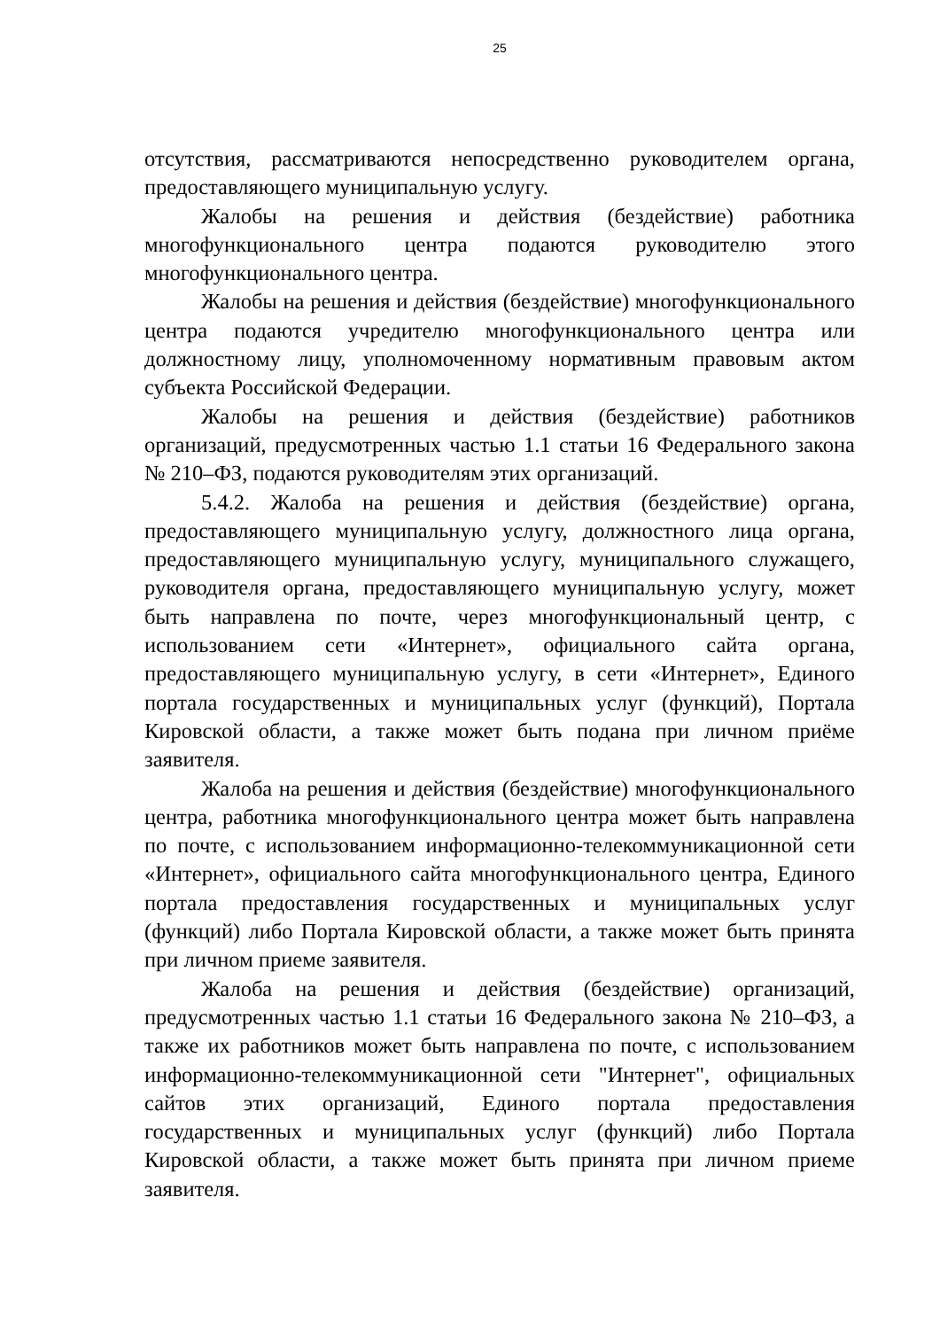25
отсутствия, рассматриваются непосредственно руководителем органа, предоставляющего муниципальную услугу.
Жалобы на решения и действия (бездействие) работника многофункционального центра подаются руководителю этого многофункционального центра.
Жалобы на решения и действия (бездействие) многофункционального центра подаются учредителю многофункционального центра или должностному лицу, уполномоченному нормативным правовым актом субъекта Российской Федерации.
Жалобы на решения и действия (бездействие) работников организаций, предусмотренных частью 1.1 статьи 16 Федерального закона № 210–ФЗ, подаются руководителям этих организаций.
5.4.2. Жалоба на решения и действия (бездействие) органа, предоставляющего муниципальную услугу, должностного лица органа, предоставляющего муниципальную услугу, муниципального служащего, руководителя органа, предоставляющего муниципальную услугу, может быть направлена по почте, через многофункциональный центр, с использованием сети «Интернет», официального сайта органа, предоставляющего муниципальную услугу, в сети «Интернет», Единого портала государственных и муниципальных услуг (функций), Портала Кировской области, а также может быть подана при личном приёме заявителя.
Жалоба на решения и действия (бездействие) многофункционального центра, работника многофункционального центра может быть направлена по почте, с использованием информационно-телекоммуникационной сети «Интернет», официального сайта многофункционального центра, Единого портала предоставления государственных и муниципальных услуг (функций) либо Портала Кировской области, а также может быть принята при личном приеме заявителя.
Жалоба на решения и действия (бездействие) организаций, предусмотренных частью 1.1 статьи 16 Федерального закона № 210–ФЗ, а также их работников может быть направлена по почте, с использованием информационно-телекоммуникационной сети "Интернет", официальных сайтов этих организаций, Единого портала предоставления государственных и муниципальных услуг (функций) либо Портала Кировской области, а также может быть принята при личном приеме заявителя.